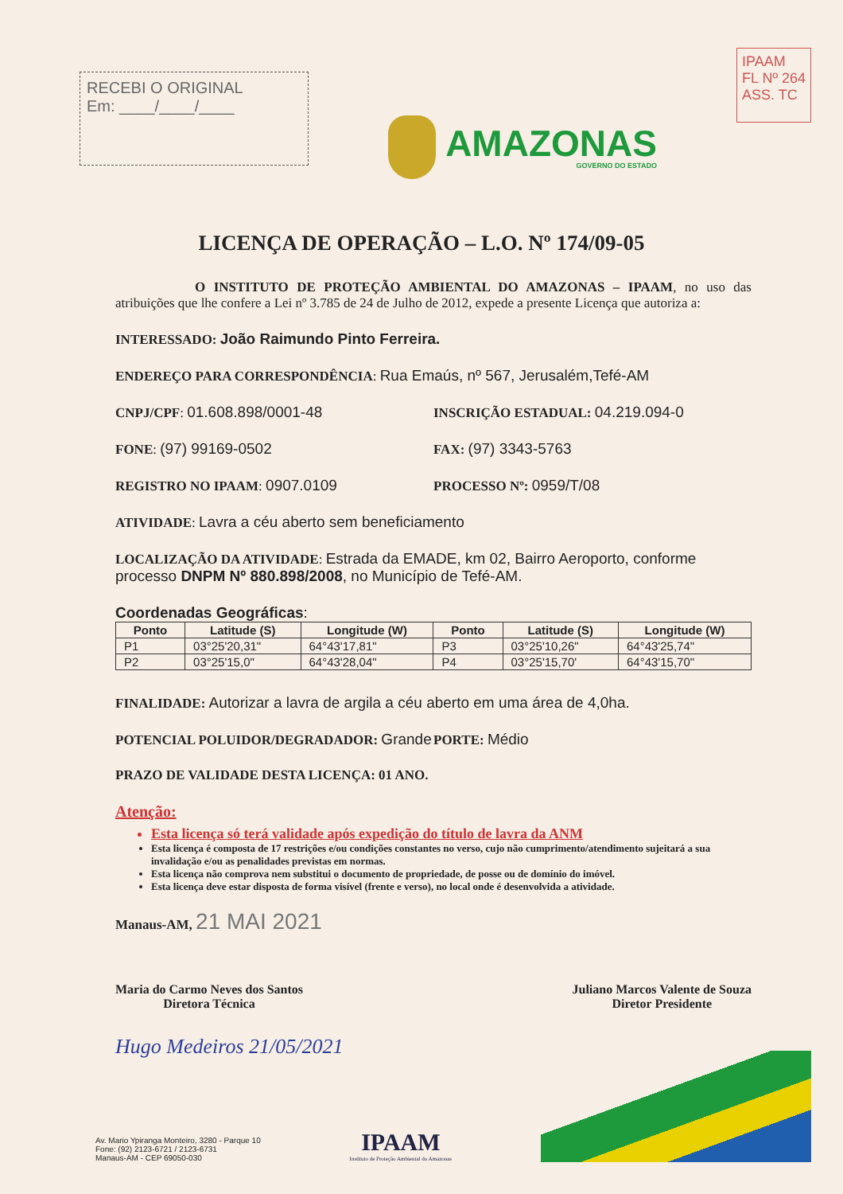RECEBI O ORIGINAL
Em: ____/____/____
AMAZONAS
GOVERNO DO ESTADO
IPAAM
FL Nº 264
ASS. TC
LICENÇA DE OPERAÇÃO – L.O. Nº 174/09-05
O INSTITUTO DE PROTEÇÃO AMBIENTAL DO AMAZONAS – IPAAM, no uso das atribuições que lhe confere a Lei nº 3.785 de 24 de Julho de 2012, expede a presente Licença que autoriza a:
INTERESSADO: João Raimundo Pinto Ferreira.
ENDEREÇO PARA CORRESPONDÊNCIA: Rua Emaús, nº 567, Jerusalém,Tefé-AM
CNPJ/CPF: 01.608.898/0001-48 INSCRIÇÃO ESTADUAL: 04.219.094-0
FONE: (97) 99169-0502 FAX: (97) 3343-5763
REGISTRO NO IPAAM: 0907.0109 PROCESSO Nº: 0959/T/08
ATIVIDADE: Lavra a céu aberto sem beneficiamento
LOCALIZAÇÃO DA ATIVIDADE: Estrada da EMADE, km 02, Bairro Aeroporto, conforme processo DNPM Nº 880.898/2008, no Município de Tefé-AM.
Coordenadas Geográficas:
| Ponto | Latitude (S) | Longitude (W) | Ponto | Latitude (S) | Longitude (W) |
| --- | --- | --- | --- | --- | --- |
| P1 | 03°25'20,31" | 64°43'17,81" | P3 | 03°25'10,26" | 64°43'25,74" |
| P2 | 03°25'15,0" | 64°43'28,04" | P4 | 03°25'15,70' | 64°43'15,70" |
FINALIDADE: Autorizar a lavra de argila a céu aberto em uma área de 4,0ha.
POTENCIAL POLUIDOR/DEGRADADOR: Grande PORTE: Médio
PRAZO DE VALIDADE DESTA LICENÇA: 01 ANO.
Atenção:
Esta licença só terá validade após expedição do título de lavra da ANM
Esta licença é composta de 17 restrições e/ou condições constantes no verso, cujo não cumprimento/atendimento sujeitará a sua invalidação e/ou as penalidades previstas em normas.
Esta licença não comprova nem substitui o documento de propriedade, de posse ou de domínio do imóvel.
Esta licença deve estar disposta de forma visível (frente e verso), no local onde é desenvolvida a atividade.
Manaus-AM, 21 MAI 2021
Maria do Carmo Neves dos Santos
Diretora Técnica
Juliano Marcos Valente de Souza
Diretor Presidente
Hugo Medeiros 21/05/2021
Av. Mario Ypiranga Monteiro, 3280 - Parque 10
Fone: (92) 2123-6721 / 2123-6731
Manaus-AM - CEP 69050-030
IPAAM
Instituto de Proteção Ambiental do Amazonas